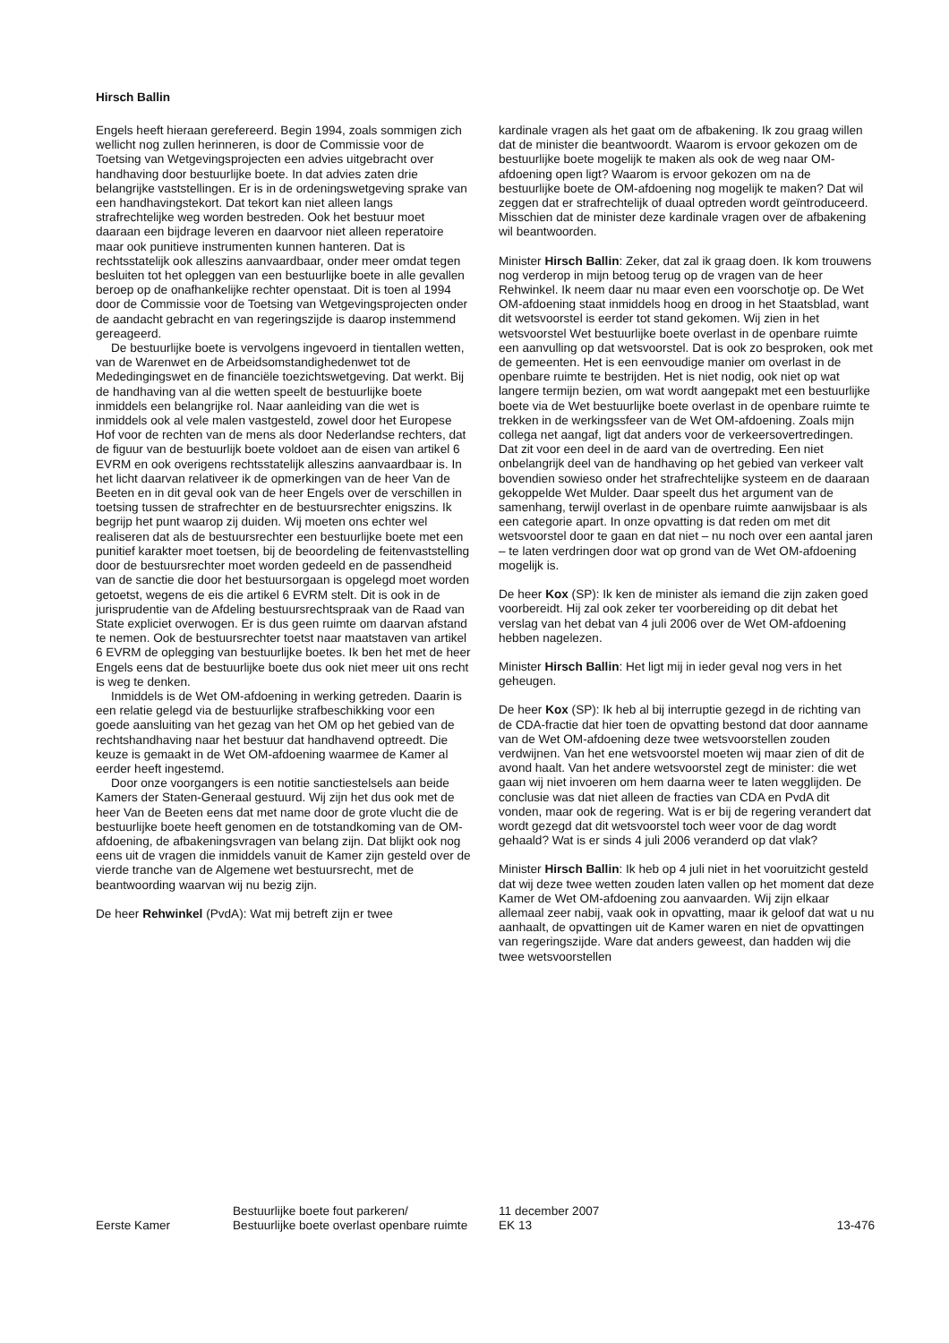Hirsch Ballin
Engels heeft hieraan gerefereerd. Begin 1994, zoals sommigen zich wellicht nog zullen herinneren, is door de Commissie voor de Toetsing van Wetgevingsprojecten een advies uitgebracht over handhaving door bestuurlijke boete. In dat advies zaten drie belangrijke vaststellingen. Er is in de ordeningswetgeving sprake van een handhavingstekort. Dat tekort kan niet alleen langs strafrechtelijke weg worden bestreden. Ook het bestuur moet daaraan een bijdrage leveren en daarvoor niet alleen reperatoire maar ook punitieve instrumenten kunnen hanteren. Dat is rechtsstatelijk ook alleszins aanvaardbaar, onder meer omdat tegen besluiten tot het opleggen van een bestuurlijke boete in alle gevallen beroep op de onafhankelijke rechter openstaat. Dit is toen al 1994 door de Commissie voor de Toetsing van Wetgevingsprojecten onder de aandacht gebracht en van regeringszijde is daarop instemmend gereageerd.
De bestuurlijke boete is vervolgens ingevoerd in tientallen wetten, van de Warenwet en de Arbeidsomstandighedenwet tot de Mededingingswet en de financiële toezichtswetgeving. Dat werkt. Bij de handhaving van al die wetten speelt de bestuurlijke boete inmiddels een belangrijke rol. Naar aanleiding van die wet is inmiddels ook al vele malen vastgesteld, zowel door het Europese Hof voor de rechten van de mens als door Nederlandse rechters, dat de figuur van de bestuurlijk boete voldoet aan de eisen van artikel 6 EVRM en ook overigens rechtsstatelijk alleszins aanvaardbaar is. In het licht daarvan relativeer ik de opmerkingen van de heer Van de Beeten en in dit geval ook van de heer Engels over de verschillen in toetsing tussen de strafrechter en de bestuursrechter enigszins. Ik begrijp het punt waarop zij duiden. Wij moeten ons echter wel realiseren dat als de bestuursrechter een bestuurlijke boete met een punitief karakter moet toetsen, bij de beoordeling de feitenvaststelling door de bestuursrechter moet worden gedeeld en de passendheid van de sanctie die door het bestuursorgaan is opgelegd moet worden getoetst, wegens de eis die artikel 6 EVRM stelt. Dit is ook in de jurisprudentie van de Afdeling bestuursrechtspraak van de Raad van State expliciet overwogen. Er is dus geen ruimte om daarvan afstand te nemen. Ook de bestuursrechter toetst naar maatstaven van artikel 6 EVRM de oplegging van bestuurlijke boetes. Ik ben het met de heer Engels eens dat de bestuurlijke boete dus ook niet meer uit ons recht is weg te denken.
Inmiddels is de Wet OM-afdoening in werking getreden. Daarin is een relatie gelegd via de bestuurlijke strafbeschikking voor een goede aansluiting van het gezag van het OM op het gebied van de rechtshandhaving naar het bestuur dat handhavend optreedt. Die keuze is gemaakt in de Wet OM-afdoening waarmee de Kamer al eerder heeft ingestemd.
Door onze voorgangers is een notitie sanctiestelsels aan beide Kamers der Staten-Generaal gestuurd. Wij zijn het dus ook met de heer Van de Beeten eens dat met name door de grote vlucht die de bestuurlijke boete heeft genomen en de totstandkoming van de OM-afdoening, de afbakeningsvragen van belang zijn. Dat blijkt ook nog eens uit de vragen die inmiddels vanuit de Kamer zijn gesteld over de vierde tranche van de Algemene wet bestuursrecht, met de beantwoording waarvan wij nu bezig zijn.
De heer Rehwinkel (PvdA): Wat mij betreft zijn er twee
kardinale vragen als het gaat om de afbakening. Ik zou graag willen dat de minister die beantwoordt. Waarom is ervoor gekozen om de bestuurlijke boete mogelijk te maken als ook de weg naar OM-afdoening open ligt? Waarom is ervoor gekozen om na de bestuurlijke boete de OM-afdoening nog mogelijk te maken? Dat wil zeggen dat er strafrechtelijk of duaal optreden wordt geïntroduceerd. Misschien dat de minister deze kardinale vragen over de afbakening wil beantwoorden.
Minister Hirsch Ballin: Zeker, dat zal ik graag doen. Ik kom trouwens nog verderop in mijn betoog terug op de vragen van de heer Rehwinkel. Ik neem daar nu maar even een voorschotje op. De Wet OM-afdoening staat inmiddels hoog en droog in het Staatsblad, want dit wetsvoorstel is eerder tot stand gekomen. Wij zien in het wetsvoorstel Wet bestuurlijke boete overlast in de openbare ruimte een aanvulling op dat wetsvoorstel. Dat is ook zo besproken, ook met de gemeenten. Het is een eenvoudige manier om overlast in de openbare ruimte te bestrijden. Het is niet nodig, ook niet op wat langere termijn bezien, om wat wordt aangepakt met een bestuurlijke boete via de Wet bestuurlijke boete overlast in de openbare ruimte te trekken in de werkingssfeer van de Wet OM-afdoening. Zoals mijn collega net aangaf, ligt dat anders voor de verkeersovertredingen. Dat zit voor een deel in de aard van de overtreding. Een niet onbelangrijk deel van de handhaving op het gebied van verkeer valt bovendien sowieso onder het strafrechtelijke systeem en de daaraan gekoppelde Wet Mulder. Daar speelt dus het argument van de samenhang, terwijl overlast in de openbare ruimte aanwijsbaar is als een categorie apart. In onze opvatting is dat reden om met dit wetsvoorstel door te gaan en dat niet – nu noch over een aantal jaren – te laten verdringen door wat op grond van de Wet OM-afdoening mogelijk is.
De heer Kox (SP): Ik ken de minister als iemand die zijn zaken goed voorbereidt. Hij zal ook zeker ter voorbereiding op dit debat het verslag van het debat van 4 juli 2006 over de Wet OM-afdoening hebben nagelezen.
Minister Hirsch Ballin: Het ligt mij in ieder geval nog vers in het geheugen.
De heer Kox (SP): Ik heb al bij interruptie gezegd in de richting van de CDA-fractie dat hier toen de opvatting bestond dat door aanname van de Wet OM-afdoening deze twee wetsvoorstellen zouden verdwijnen. Van het ene wetsvoorstel moeten wij maar zien of dit de avond haalt. Van het andere wetsvoorstel zegt de minister: die wet gaan wij niet invoeren om hem daarna weer te laten wegglijden. De conclusie was dat niet alleen de fracties van CDA en PvdA dit vonden, maar ook de regering. Wat is er bij de regering verandert dat wordt gezegd dat dit wetsvoorstel toch weer voor de dag wordt gehaald? Wat is er sinds 4 juli 2006 veranderd op dat vlak?
Minister Hirsch Ballin: Ik heb op 4 juli niet in het vooruitzicht gesteld dat wij deze twee wetten zouden laten vallen op het moment dat deze Kamer de Wet OM-afdoening zou aanvaarden. Wij zijn elkaar allemaal zeer nabij, vaak ook in opvatting, maar ik geloof dat wat u nu aanhaalt, de opvattingen uit de Kamer waren en niet de opvattingen van regeringszijde. Ware dat anders geweest, dan hadden wij die twee wetsvoorstellen
Eerste Kamer
Bestuurlijke boete fout parkeren/
Bestuurlijke boete overlast openbare ruimte
11 december 2007
EK 13
13-476